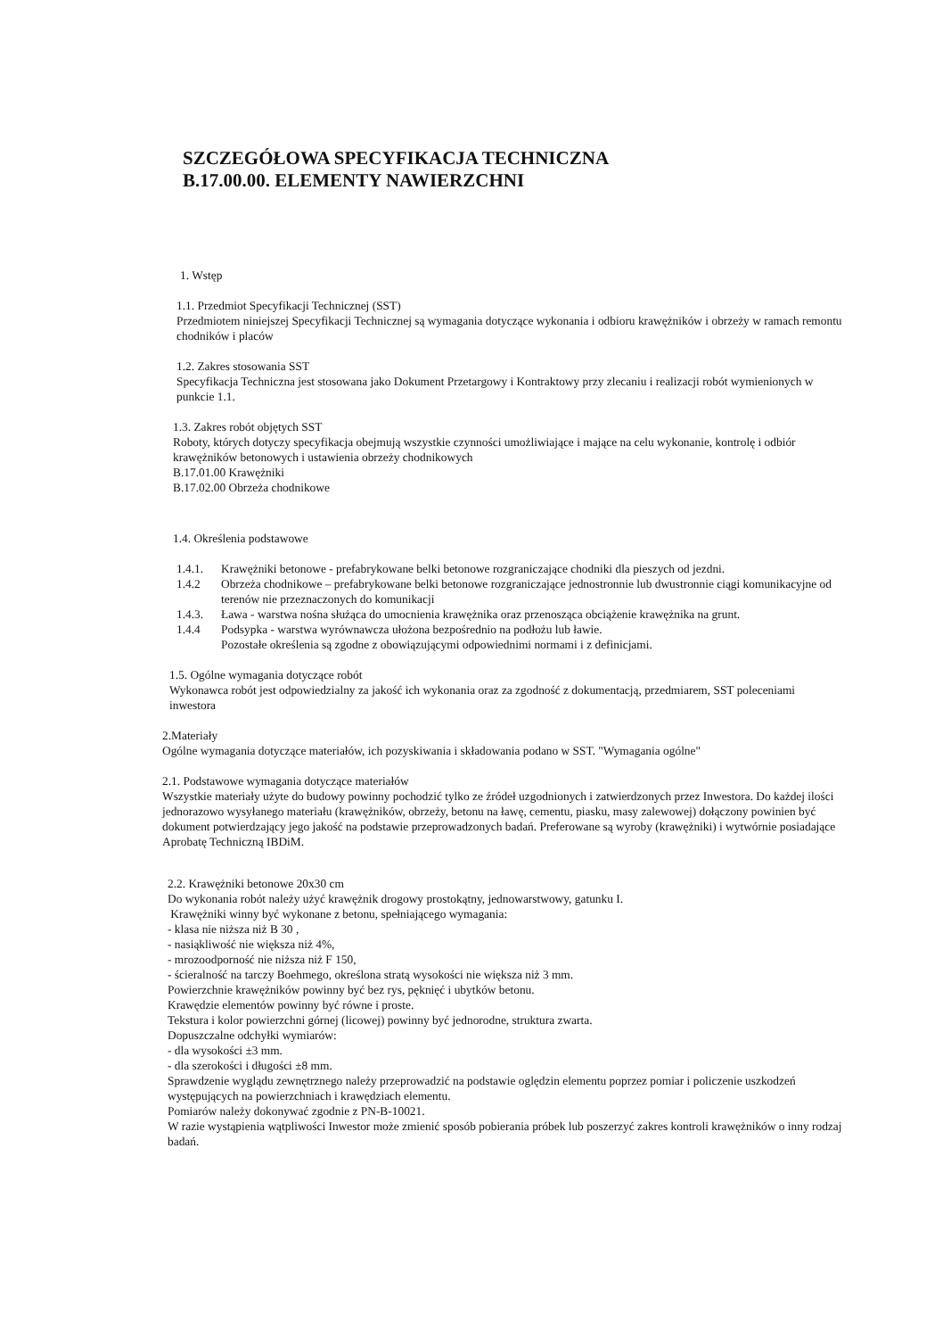SZCZEGÓŁOWA SPECYFIKACJA TECHNICZNA
B.17.00.00. ELEMENTY NAWIERZCHNI
1. Wstęp
1.1. Przedmiot Specyfikacji Technicznej (SST)
Przedmiotem niniejszej Specyfikacji Technicznej są wymagania dotyczące wykonania i odbioru krawężników i obrzeży w ramach remontu chodników i placów
1.2. Zakres stosowania SST
Specyfikacja Techniczna jest stosowana jako Dokument Przetargowy i Kontraktowy przy zlecaniu i realizacji robót wymienionych w punkcie 1.1.
1.3. Zakres robót objętych SST
Roboty, których dotyczy specyfikacja obejmują wszystkie czynności umożliwiające i mające na celu wykonanie, kontrolę i odbiór krawężników betonowych i ustawienia obrzeży chodnikowych
B.17.01.00 Krawężniki
B.17.02.00 Obrzeża chodnikowe
1.4. Określenia podstawowe
1.4.1. Krawężniki betonowe - prefabrykowane belki betonowe rozgraniczające chodniki dla pieszych od jezdni.
1.4.2 Obrzeża chodnikowe – prefabrykowane belki betonowe rozgraniczające jednostronnie lub dwustronnie ciągi komunikacyjne od terenów nie przeznaczonych do komunikacji
1.4.3. Ława - warstwa nośna służąca do umocnienia krawężnika oraz przenosząca obciążenie krawężnika na grunt.
1.4.4 Podsypka - warstwa wyrównawcza ułożona bezpośrednio na podłożu lub ławie.
Pozostałe określenia są zgodne z obowiązującymi odpowiednimi normami i z definicjami.
1.5. Ogólne wymagania dotyczące robót
Wykonawca robót jest odpowiedzialny za jakość ich wykonania oraz za zgodność z dokumentacją, przedmiarem, SST poleceniami inwestora
2.Materiały
Ogólne wymagania dotyczące materiałów, ich pozyskiwania i składowania podano w SST. "Wymagania ogólne"
2.1. Podstawowe wymagania dotyczące materiałów
Wszystkie materiały użyte do budowy powinny pochodzić tylko ze źródeł uzgodnionych i zatwierdzonych przez Inwestora. Do każdej ilości jednorazowo wysyłanego materiału (krawężników, obrzeży, betonu na ławę, cementu, piasku, masy zalewowej) dołączony powinien być dokument potwierdzający jego jakość na podstawie przeprowadzonych badań. Preferowane są wyroby (krawężniki) i wytwórnie posiadające Aprobatę Techniczną IBDiM.
2.2. Krawężniki betonowe 20x30 cm
Do wykonania robót należy użyć krawężnik drogowy prostokątny, jednowarstwowy, gatunku I.
Krawężniki winny być wykonane z betonu, spełniającego wymagania:
- klasa nie niższa niż B 30 ,
- nasiąkliwość nie większa niż 4%,
- mrozoodporność nie niższa niż F 150,
- ścieralność na tarczy Boehmego, określona stratą wysokości nie większa niż 3 mm.
Powierzchnie krawężników powinny być bez rys, pęknięć i ubytków betonu.
Krawędzie elementów powinny być równe i proste.
Tekstura i kolor powierzchni górnej (licowej) powinny być jednorodne, struktura zwarta.
Dopuszczalne odchyłki wymiarów:
- dla wysokości ±3 mm.
- dla szerokości i długości ±8 mm.
Sprawdzenie wyglądu zewnętrznego należy przeprowadzić na podstawie oględzin elementu poprzez pomiar i policzenie uszkodzeń występujących na powierzchniach i krawędziach elementu.
Pomiarów należy dokonywać zgodnie z PN-B-10021.
W razie wystąpienia wątpliwości Inwestor może zmienić sposób pobierania próbek lub poszerzyć zakres kontroli krawężników o inny rodzaj badań.